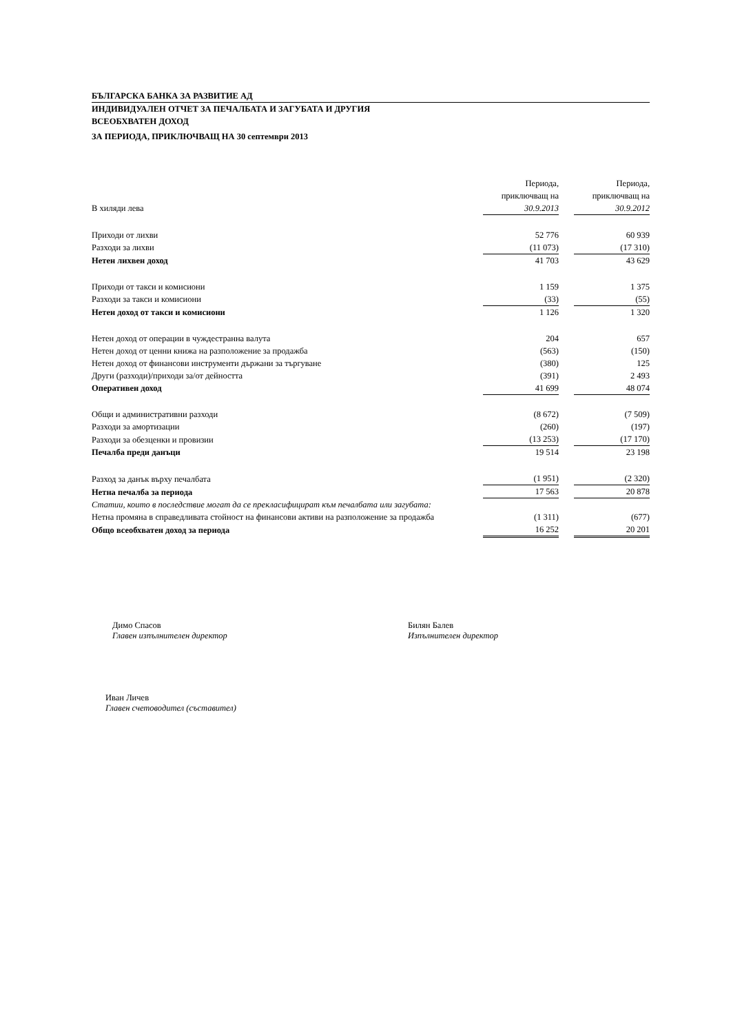БЪЛГАРСКА БАНКА ЗА РАЗВИТИЕ АД
ИНДИВИДУАЛЕН ОТЧЕТ ЗА ПЕЧАЛБАТА И ЗАГУБАТА И ДРУГИЯ
ВСЕОБХВАТЕН ДОХОД
ЗА ПЕРИОДА, ПРИКЛЮЧВАЩ НА 30 септември 2013
| В хиляди лева | Периода, приключващ на 30.9.2013 | | Периода, приключващ на 30.9.2012 |
| Приходи от лихви | 52 776 | | 60 939 |
| Разходи за лихви | (11 073) | | (17 310) |
| Нетен лихвен доход | 41 703 | | 43 629 |
| Приходи от такси и комисиони | 1 159 | | 1 375 |
| Разходи за такси и комисиони | (33) | | (55) |
| Нетен доход от такси и комисиони | 1 126 | | 1 320 |
| Нетен доход от операции в чуждестранна валута | 204 | | 657 |
| Нетен доход от ценни книжа на разположение за продажба | (563) | | (150) |
| Нетен доход от финансови инструменти държани за търгуване | (380) | | 125 |
| Други (разходи)/приходи за/от дейността | (391) | | 2 493 |
| Оперативен доход | 41 699 | | 48 074 |
| Общи и административни разходи | (8 672) | | (7 509) |
| Разходи за амортизации | (260) | | (197) |
| Разходи за обезценки и провизии | (13 253) | | (17 170) |
| Печалба преди данъци | 19 514 | | 23 198 |
| Разход за данък върху печалбата | (1 951) | | (2 320) |
| Нетна печалба за периода | 17 563 | | 20 878 |
| Статии, които в последствие могат да се прекласифицират към печалбата или загубата: | | | |
| Нетна промяна в справедливата стойност на финансови активи на разположение за продажба | (1 311) | | (677) |
| Общо всеобхватен доход за периода | 16 252 | | 20 201 |
Димо Спасов
Главен изпълнителен директор
Билян Балев
Изпълнителен директор
Иван Личев
Главен счетоводител (съставител)